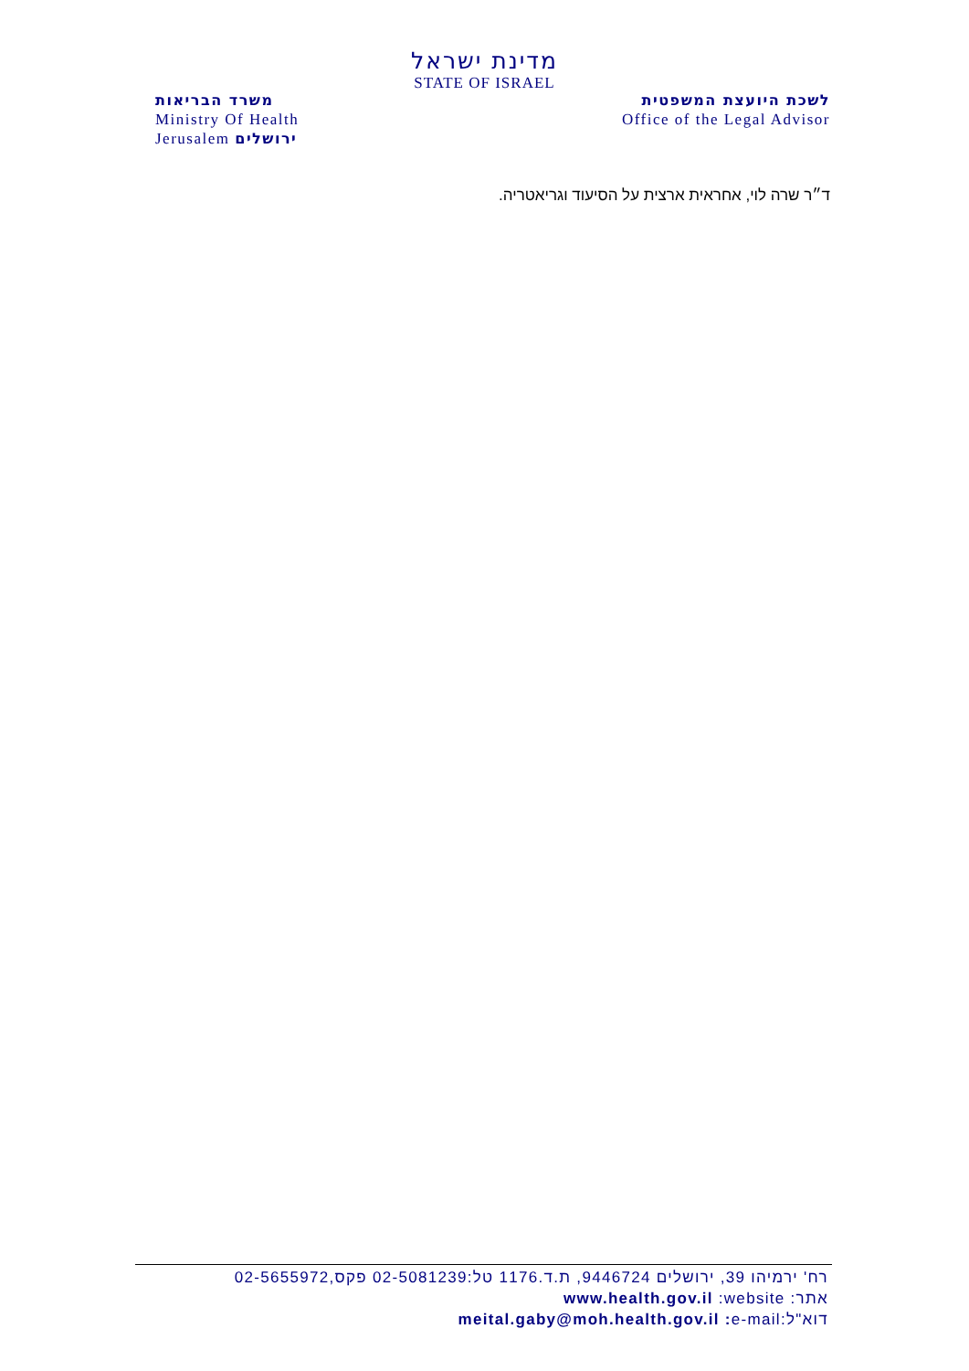מדינת ישראל
STATE OF ISRAEL
משרד הבריאות
Ministry Of Health
Jerusalem ירושלים
לשכת היועצת המשפטית
Office of the Legal Advisor
ד״ר שרה לוי, אחראית ארצית על הסיעוד וגריאטריה.
רח' ירמיהו 39, ירושלים 9446724, ת.ד.1176 טל:02-5081239 פקס,02-5655972
אתר: www.health.gov.il :website
דוא"ל:meital.gaby@moh.health.gov.il : e-mail